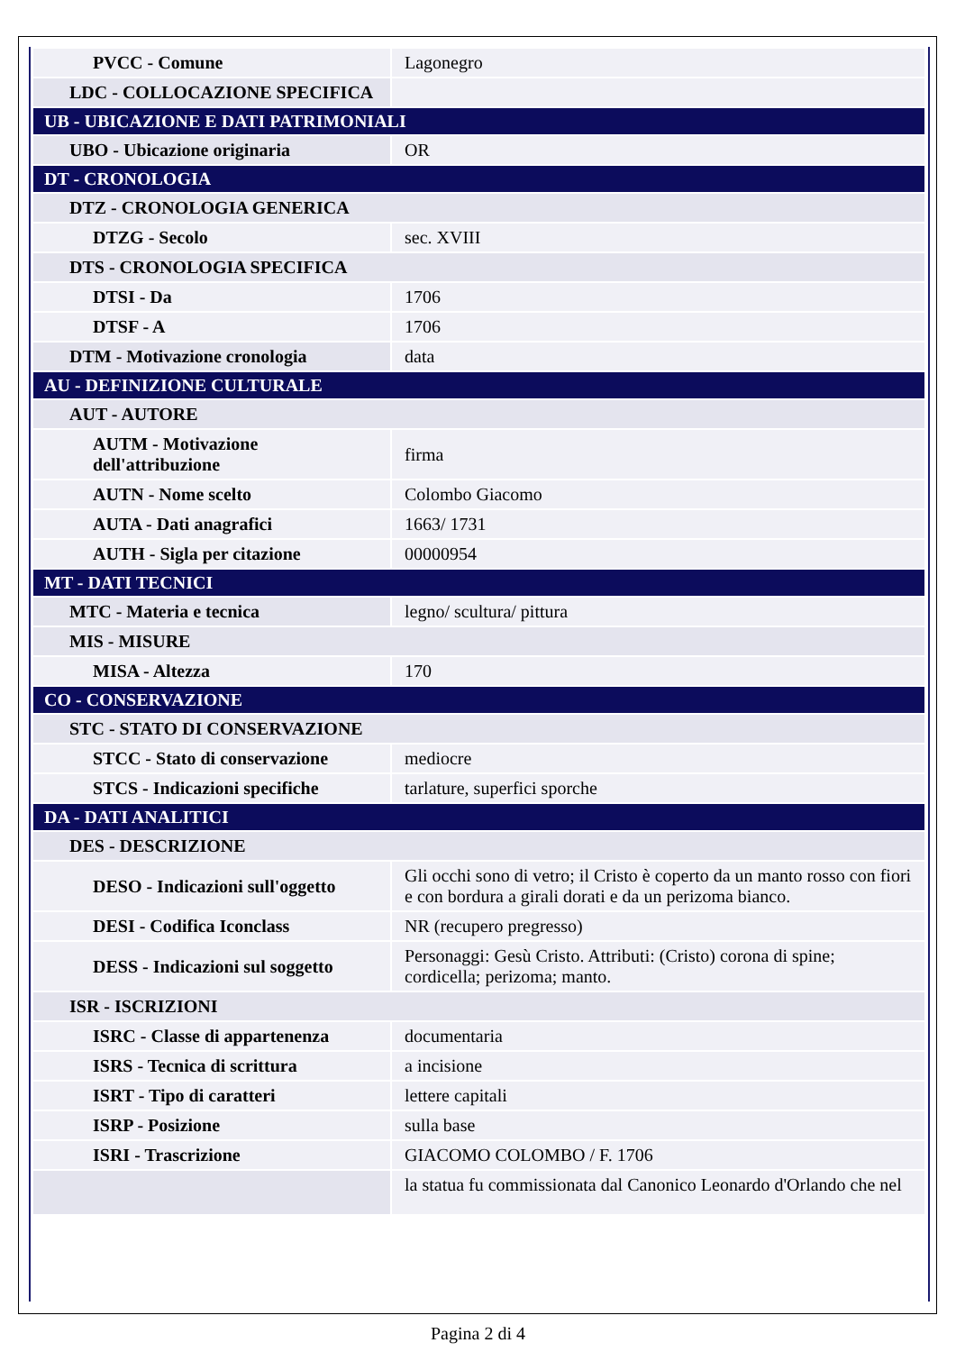| PVCC - Comune | Lagonegro |
| LDC - COLLOCAZIONE SPECIFICA | |
| UB - UBICAZIONE E DATI PATRIMONIALI | |
| UBO - Ubicazione originaria | OR |
| DT - CRONOLOGIA | |
| DTZ - CRONOLOGIA GENERICA | |
| DTZG - Secolo | sec. XVIII |
| DTS - CRONOLOGIA SPECIFICA | |
| DTSI - Da | 1706 |
| DTSF - A | 1706 |
| DTM - Motivazione cronologia | data |
| AU - DEFINIZIONE CULTURALE | |
| AUT - AUTORE | |
| AUTM - Motivazione dell'attribuzione | firma |
| AUTN - Nome scelto | Colombo Giacomo |
| AUTA - Dati anagrafici | 1663/ 1731 |
| AUTH - Sigla per citazione | 00000954 |
| MT - DATI TECNICI | |
| MTC - Materia e tecnica | legno/ scultura/ pittura |
| MIS - MISURE | |
| MISA - Altezza | 170 |
| CO - CONSERVAZIONE | |
| STC - STATO DI CONSERVAZIONE | |
| STCC - Stato di conservazione | mediocre |
| STCS - Indicazioni specifiche | tarlature, superfici sporche |
| DA - DATI ANALITICI | |
| DES - DESCRIZIONE | |
| DESO - Indicazioni sull'oggetto | Gli occhi sono di vetro; il Cristo è coperto da un manto rosso con fiori e con bordura a girali dorati e da un perizoma bianco. |
| DESI - Codifica Iconclass | NR (recupero pregresso) |
| DESS - Indicazioni sul soggetto | Personaggi: Gesù Cristo. Attributi: (Cristo) corona di spine; cordicella; perizoma; manto. |
| ISR - ISCRIZIONI | |
| ISRC - Classe di appartenenza | documentaria |
| ISRS - Tecnica di scrittura | a incisione |
| ISRT - Tipo di caratteri | lettere capitali |
| ISRP - Posizione | sulla base |
| ISRI - Trascrizione | GIACOMO COLOMBO / F. 1706 |
| | la statua fu commissionata dal Canonico Leonardo d'Orlando che nel |
Pagina 2 di 4